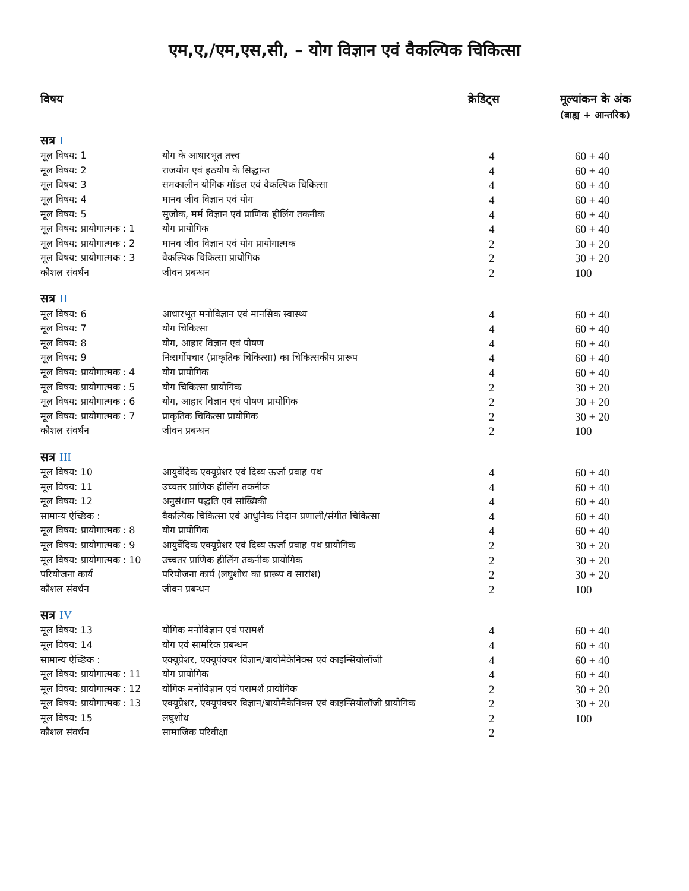एम,ए,/एम,एस,सी, – योग विज्ञान एवं वैकल्पिक चिकित्सा
| विषय | | क्रेडिट्स | मूल्यांकन के अंक (बाह्य + आन्तरिक) |
| --- | --- | --- | --- |
| सत्र I | | | |
| मूल विषय: 1 | योग के आधारभूत तत्त्व | 4 | 60 + 40 |
| मूल विषय: 2 | राजयोग एवं हठयोग के सिद्धान्त | 4 | 60 + 40 |
| मूल विषय: 3 | समकालीन योगिक मॉडल एवं वैकल्पिक चिकित्सा | 4 | 60 + 40 |
| मूल विषय: 4 | मानव जीव विज्ञान एवं योग | 4 | 60 + 40 |
| मूल विषय: 5 | सुजोक, मर्म विज्ञान एवं प्राणिक हीलिंग तकनीक | 4 | 60 + 40 |
| मूल विषय: प्रायोगात्मक : 1 | योग प्रायोगिक | 4 | 60 + 40 |
| मूल विषय: प्रायोगात्मक : 2 | मानव जीव विज्ञान एवं योग प्रायोगात्मक | 2 | 30 + 20 |
| मूल विषय: प्रायोगात्मक : 3 | वैकल्पिक चिकित्सा प्रायोगिक | 2 | 30 + 20 |
| कौशल संवर्धन | जीवन प्रबन्धन | 2 | 100 |
| सत्र II | | | |
| मूल विषय: 6 | आधारभूत मनोविज्ञान एवं मानसिक स्वास्थ्य | 4 | 60 + 40 |
| मूल विषय: 7 | योग चिकित्सा | 4 | 60 + 40 |
| मूल विषय: 8 | योग, आहार विज्ञान एवं पोषण | 4 | 60 + 40 |
| मूल विषय: 9 | निःसर्गोपचार (प्राकृतिक चिकित्सा) का चिकित्सकीय प्रारूप | 4 | 60 + 40 |
| मूल विषय: प्रायोगात्मक : 4 | योग प्रायोगिक | 4 | 60 + 40 |
| मूल विषय: प्रायोगात्मक : 5 | योग चिकित्सा प्रायोगिक | 2 | 30 + 20 |
| मूल विषय: प्रायोगात्मक : 6 | योग, आहार विज्ञान एवं पोषण प्रायोगिक | 2 | 30 + 20 |
| मूल विषय: प्रायोगात्मक : 7 | प्राकृतिक चिकित्सा प्रायोगिक | 2 | 30 + 20 |
| कौशल संवर्धन | जीवन प्रबन्धन | 2 | 100 |
| सत्र III | | | |
| मूल विषय: 10 | आयुर्वेदिक एक्यूप्रेशर एवं दिव्य ऊर्जा प्रवाह पथ | 4 | 60 + 40 |
| मूल विषय: 11 | उच्चतर प्राणिक हीलिंग तकनीक | 4 | 60 + 40 |
| मूल विषय: 12 | अनुसंधान पद्धति एवं सांख्यिकी | 4 | 60 + 40 |
| सामान्य ऐच्छिक : | वैकल्पिक चिकित्सा एवं आधुनिक निदान प्रणाली/संगीत चिकित्सा | 4 | 60 + 40 |
| मूल विषय: प्रायोगात्मक : 8 | योग प्रायोगिक | 4 | 60 + 40 |
| मूल विषय: प्रायोगात्मक : 9 | आयुर्वेदिक एक्यूप्रेशर एवं दिव्य ऊर्जा प्रवाह पथ प्रायोगिक | 2 | 30 + 20 |
| मूल विषय: प्रायोगात्मक : 10 | उच्चतर प्राणिक हीलिंग तकनीक प्रायोगिक | 2 | 30 + 20 |
| परियोजना कार्य | परियोजना कार्य (लघुशोध का प्रारूप व सारांश) | 2 | 30 + 20 |
| कौशल संवर्धन | जीवन प्रबन्धन | 2 | 100 |
| सत्र IV | | | |
| मूल विषय: 13 | योगिक मनोविज्ञान एवं परामर्श | 4 | 60 + 40 |
| मूल विषय: 14 | योग एवं सामरिक प्रबन्धन | 4 | 60 + 40 |
| सामान्य ऐच्छिक : | एक्यूप्रेशर, एक्यूपंक्चर विज्ञान/बायोमैकेनिक्स एवं काइन्सियोलॉजी | 4 | 60 + 40 |
| मूल विषय: प्रायोगात्मक : 11 | योग प्रायोगिक | 4 | 60 + 40 |
| मूल विषय: प्रायोगात्मक : 12 | योगिक मनोविज्ञान एवं परामर्श प्रायोगिक | 2 | 30 + 20 |
| मूल विषय: प्रायोगात्मक : 13 | एक्यूप्रेशर, एक्यूपंक्चर विज्ञान/बायोमैकेनिक्स एवं काइन्सियोलॉजी प्रायोगिक | 2 | 30 + 20 |
| मूल विषय: 15 | लघुशोध | 2 | 100 |
| कौशल संवर्धन | सामाजिक परिवीक्षा | 2 | |